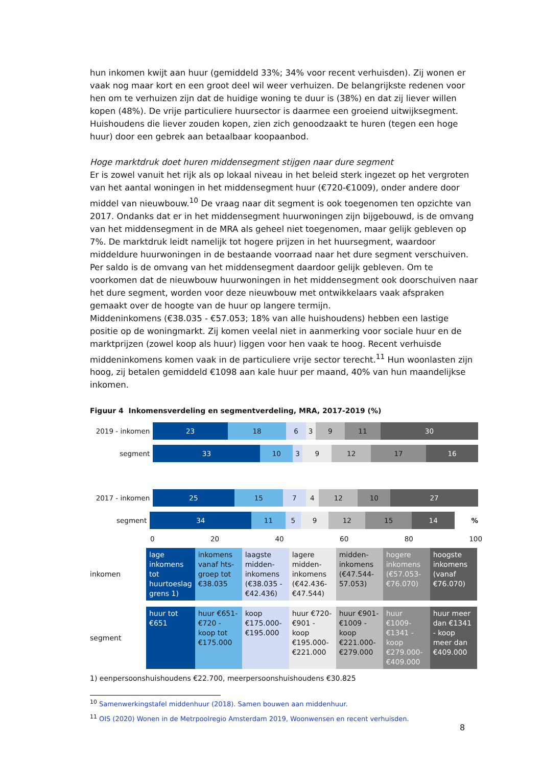hun inkomen kwijt aan huur (gemiddeld 33%; 34% voor recent verhuisden). Zij wonen er vaak nog maar kort en een groot deel wil weer verhuizen. De belangrijkste redenen voor hen om te verhuizen zijn dat de huidige woning te duur is (38%) en dat zij liever willen kopen (48%). De vrije particuliere huursector is daarmee een groeiend uitwijksegment. Huishoudens die liever zouden kopen, zien zich genoodzaakt te huren (tegen een hoge huur) door een gebrek aan betaalbaar koopaanbod.
Hoge marktdruk doet huren middensegment stijgen naar dure segment
Er is zowel vanuit het rijk als op lokaal niveau in het beleid sterk ingezet op het vergroten van het aantal woningen in het middensegment huur (€720-€1009), onder andere door middel van nieuwbouw.<sup>10</sup> De vraag naar dit segment is ook toegenomen ten opzichte van 2017. Ondanks dat er in het middensegment huurwoningen zijn bijgebouwd, is de omvang van het middensegment in de MRA als geheel niet toegenomen, maar gelijk gebleven op 7%. De marktdruk leidt namelijk tot hogere prijzen in het huursegment, waardoor middeldure huurwoningen in de bestaande voorraad naar het dure segment verschuiven. Per saldo is de omvang van het middensegment daardoor gelijk gebleven. Om te voorkomen dat de nieuwbouw huurwoningen in het middensegment ook doorschuiven naar het dure segment, worden voor deze nieuwbouw met ontwikkelaars vaak afspraken gemaakt over de hoogte van de huur op langere termijn.
Middeninkomens (€38.035 - €57.053; 18% van alle huishoudens) hebben een lastige positie op de woningmarkt. Zij komen veelal niet in aanmerking voor sociale huur en de marktprijzen (zowel koop als huur) liggen voor hen vaak te hoog. Recent verhuisde middeninkomens komen vaak in de particuliere vrije sector terecht.<sup>11</sup> Hun woonlasten zijn hoog, zij betalen gemiddeld €1098 aan kale huur per maand, 40% van hun maandelijkse inkomen.
Figuur 4 Inkomensverdeling en segmentverdeling, MRA, 2017-2019 (%)
2019 - inkomen
23 18 6 3 9 11 30
segment
33 10 3 9 12 17 16
2017 - inkomen
25 15 7 4 12 10 27
segment
34 11 5 9 12 15 14
%
0 20 40 60 80 100
| inkomen | lage inkomens tot huurtoeslag grens 1) | inkomens vanaf hts-groep tot €38.035 | laagste midden-inkomens (€38.035 - €42.436) | lagere midden-inkomens (€42.436-€47.544) | midden-inkomens (€47.544-57.053) | hogere inkomens (€57.053-€76.070) | hoogste inkomens (vanaf €76.070) |
| segment | huur tot €651 | huur €651-€720 - koop tot €175.000 | koop €175.000-€195.000 | huur €720-€901 - koop €195.000-€221.000 | huur €901-€1009 - koop €221.000-€279.000 | huur €1009-€1341 - koop €279.000-€409.000 | huur meer dan €1341 - koop meer dan €409.000 |
1) eenpersoonshuishoudens €22.700, meerpersoonshuishoudens €30.825
<sup>10</sup> Samenwerkingstafel middenhuur (2018). Samen bouwen aan middenhuur.
<sup>11</sup> OIS (2020) Wonen in de Metrpoolregio Amsterdam 2019, Woonwensen en recent verhuisden.
8